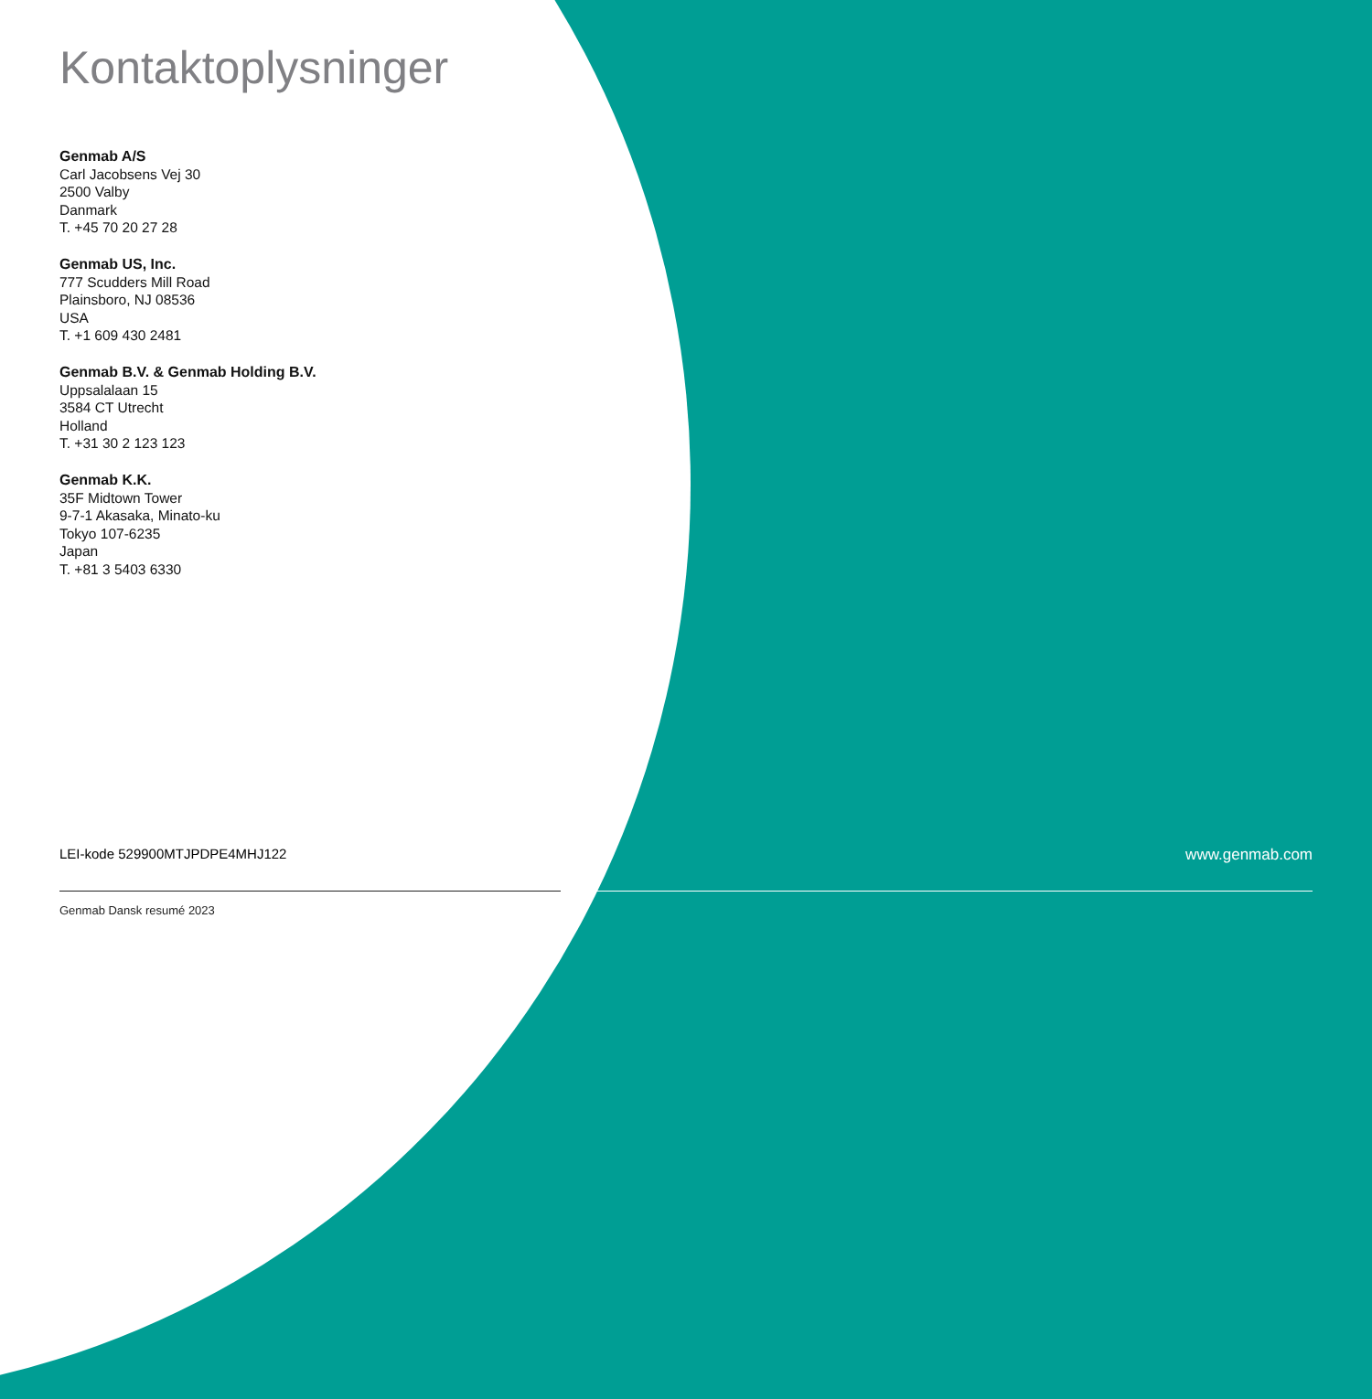Kontaktoplysninger
Genmab A/S
Carl Jacobsens Vej 30
2500 Valby
Danmark
T. +45 70 20 27 28
Genmab US, Inc.
777 Scudders Mill Road
Plainsboro, NJ 08536
USA
T. +1 609 430 2481
Genmab B.V. & Genmab Holding B.V.
Uppsalalaan 15
3584 CT Utrecht
Holland
T. +31 30 2 123 123
Genmab K.K.
35F Midtown Tower
9-7-1 Akasaka, Minato-ku
Tokyo 107-6235
Japan
T. +81 3 5403 6330
LEI-kode 529900MTJPDPE4MHJ122 www.genmab.com
Genmab Dansk resumé 2023